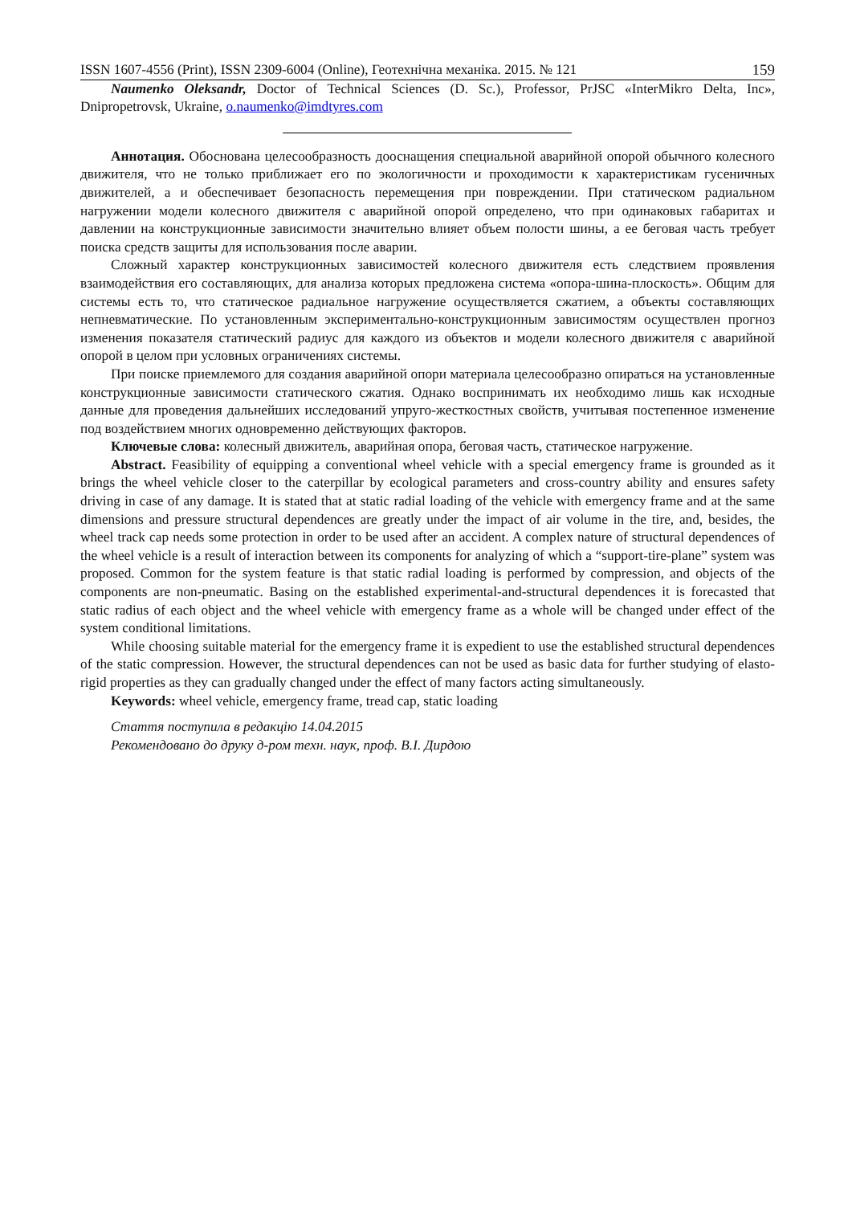ISSN 1607-4556 (Print), ISSN 2309-6004 (Online), Геотехнічна механіка. 2015. № 121 159
Naumenko Oleksandr, Doctor of Technical Sciences (D. Sc.), Professor, PrJSC «InterMikro Delta, Inc», Dnipropetrovsk, Ukraine, o.naumenko@imdtyres.com
Аннотация. Обоснована целесообразность дооснащения специальной аварийной опорой обычного колесного движителя, что не только приближает его по экологичности и проходимости к характеристикам гусеничных движителей, а и обеспечивает безопасность перемещения при повреждении. При статическом радиальном нагружении модели колесного движителя с аварийной опорой определено, что при одинаковых габаритах и давлении на конструкционные зависимости значительно влияет объем полости шины, а ее беговая часть требует поиска средств защиты для использования после аварии.
Сложный характер конструкционных зависимостей колесного движителя есть следствием проявления взаимодействия его составляющих, для анализа которых предложена система «опора-шина-плоскость». Общим для системы есть то, что статическое радиальное нагружение осуществляется сжатием, а объекты составляющих непневматические. По установленным экспериментально-конструкционным зависимостям осуществлен прогноз изменения показателя статический радиус для каждого из объектов и модели колесного движителя с аварийной опорой в целом при условных ограничениях системы.
При поиске приемлемого для создания аварийной опори материала целесообразно опираться на установленные конструкционные зависимости статического сжатия. Однако воспринимать их необходимо лишь как исходные данные для проведения дальнейших исследований упруго-жесткостных свойств, учитывая постепенное изменение под воздействием многих одновременно действующих факторов.
Ключевые слова: колесный движитель, аварийная опора, беговая часть, статическое нагружение.
Abstract. Feasibility of equipping a conventional wheel vehicle with a special emergency frame is grounded as it brings the wheel vehicle closer to the caterpillar by ecological parameters and cross-country ability and ensures safety driving in case of any damage. It is stated that at static radial loading of the vehicle with emergency frame and at the same dimensions and pressure structural dependences are greatly under the impact of air volume in the tire, and, besides, the wheel track cap needs some protection in order to be used after an accident. A complex nature of structural dependences of the wheel vehicle is a result of interaction between its components for analyzing of which a “support-tire-plane” system was proposed. Common for the system feature is that static radial loading is performed by compression, and objects of the components are non-pneumatic. Basing on the established experimental-and-structural dependences it is forecasted that static radius of each object and the wheel vehicle with emergency frame as a whole will be changed under effect of the system conditional limitations.
While choosing suitable material for the emergency frame it is expedient to use the established structural dependences of the static compression. However, the structural dependences can not be used as basic data for further studying of elasto-rigid properties as they can gradually changed under the effect of many factors acting simultaneously.
Keywords: wheel vehicle, emergency frame, tread cap, static loading
Стаття поступила в редакцію 14.04.2015
Рекомендовано до друку д-ром техн. наук, проф. В.І. Дирдою